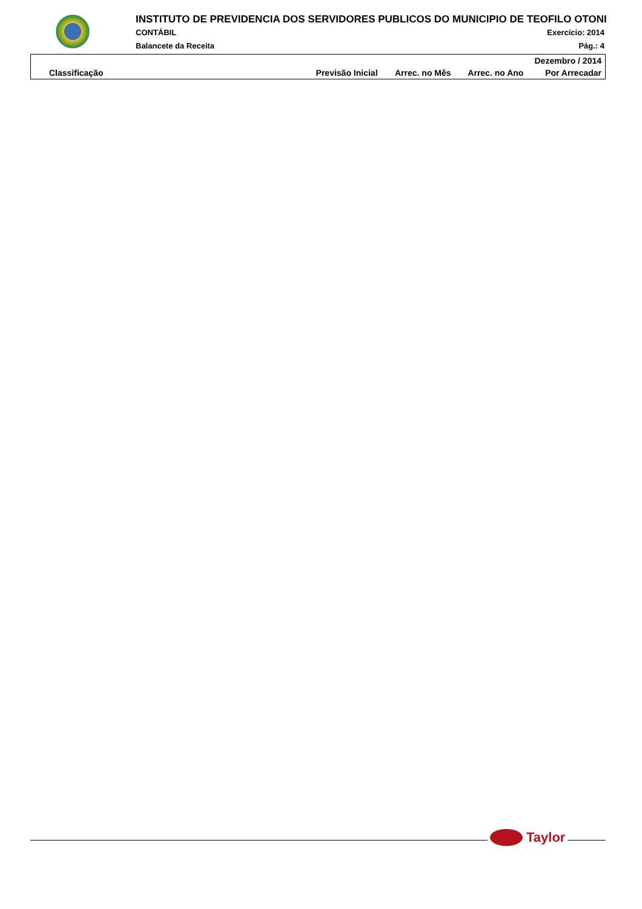INSTITUTO DE PREVIDENCIA DOS SERVIDORES PUBLICOS DO MUNICIPIO DE TEOFILO OTONI
CONTÁBIL Exercício: 2014
Balancete da Receita Pág.: 4
| Dezembro / 2014 | | | | |
| --- | --- | --- | --- | --- |
| Classificação | Previsão Inicial | Arrec. no Mês | Arrec. no Ano | Por Arrecadar |
Taylor